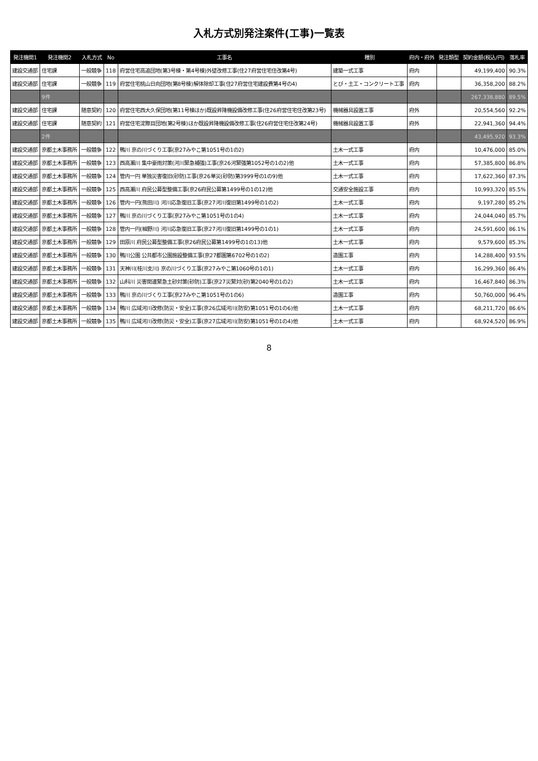入札方式別発注案件(工事)一覧表
| 発注機関1 | 発注機関2 | 入札方式 | No | 工事名 | 種別 | 府内・府外 | 発注類型 | 契約金額(税込/円) | 落札率 |
| --- | --- | --- | --- | --- | --- | --- | --- | --- | --- |
| 建設交通部 | 住宅課 | 一般競争 | 118 | 府営住宅高追団地(第3号棟・第4号棟)外壁改修工事(住27府営住宅住改第4号) | 建築一式工事 | 府内 | | 49,199,400 | 90.3% |
| 建設交通部 | 住宅課 | 一般競争 | 119 | 府営住宅桃山日向団地(第8号棟)解体除却工事(住27府営住宅建設費第4号の4) | とび・土工・コンクリート工事 | 府内 | | 36,358,200 | 88.2% |
| | 9件 | | | | | | | 267,338,880 | 89.5% |
| 建設交通部 | 住宅課 | 随意契約 | 120 | 府営住宅西大久保団地(第11号棟ほか)既設昇降機設備改修工事(住26府営住宅住改第23号) | 機械器具設置工事 | 府外 | | 20,554,560 | 92.2% |
| 建設交通部 | 住宅課 | 随意契約 | 121 | 府営住宅淀際目団地(第2号棟)ほか既設昇降機設備改修工事(住26府営住宅住改第24号) | 機械器具設置工事 | 府外 | | 22,941,360 | 94.4% |
| | 2件 | | | | | | | 43,495,920 | 93.3% |
| 建設交通部 | 京都土木事務所 | 一般競争 | 122 | 鴨川 京の川づくり工事(京27みやこ第1051号の1の2) | 土木一式工事 | 府内 | | 10,476,000 | 85.0% |
| 建設交通部 | 京都土木事務所 | 一般競争 | 123 | 西高瀬川 集中豪雨対策(河川緊急補強)工事(京26河緊強第1052号の1の2)他 | 土木一式工事 | 府内 | | 57,385,800 | 86.8% |
| 建設交通部 | 京都土木事務所 | 一般競争 | 124 | 管内一円 単独災害復旧(砂防)工事(京26単災(砂防)第3999号の1の9)他 | 土木一式工事 | 府内 | | 17,622,360 | 87.3% |
| 建設交通部 | 京都土木事務所 | 一般競争 | 125 | 西高瀬川 府民公募型整備工事(京26府民公募第1499号の1の12)他 | 交通安全施設工事 | 府内 | | 10,993,320 | 85.5% |
| 建設交通部 | 京都土木事務所 | 一般競争 | 126 | 管内一円(熊田川) 河川応急復旧工事(京27河川復旧第1499号の1の2) | 土木一式工事 | 府内 | | 9,197,280 | 85.2% |
| 建設交通部 | 京都土木事務所 | 一般競争 | 127 | 鴨川 京の川づくり工事(京27みやこ第1051号の1の4) | 土木一式工事 | 府内 | | 24,044,040 | 85.7% |
| 建設交通部 | 京都土木事務所 | 一般競争 | 128 | 管内一円(細野川) 河川応急復旧工事(京27河川復旧第1499号の1の1) | 土木一式工事 | 府内 | | 24,591,600 | 86.1% |
| 建設交通部 | 京都土木事務所 | 一般競争 | 129 | 田原川 府民公募型整備工事(京26府民公募第1499号の1の13)他 | 土木一式工事 | 府内 | | 9,579,600 | 85.3% |
| 建設交通部 | 京都土木事務所 | 一般競争 | 130 | 鴨川公園 公共都市公園施設整備工事(京27都園第6702号の1の2) | 造園工事 | 府内 | | 14,288,400 | 93.5% |
| 建設交通部 | 京都土木事務所 | 一般競争 | 131 | 天神川(桂川支川) 京の川づくり工事(京27みやこ第1060号の1の1) | 土木一式工事 | 府内 | | 16,299,360 | 86.4% |
| 建設交通部 | 京都土木事務所 | 一般競争 | 132 | 山科川 災害関連緊急土砂対策(砂防)工事(京27災緊対(砂)第2040号の1の2) | 土木一式工事 | 府内 | | 16,467,840 | 86.3% |
| 建設交通部 | 京都土木事務所 | 一般競争 | 133 | 鴨川 京の川づくり工事(京27みやこ第1051号の1の6) | 造園工事 | 府内 | | 50,760,000 | 96.4% |
| 建設交通部 | 京都土木事務所 | 一般競争 | 134 | 鴨川 広域河川改修(防災・安全)工事(京26広域河川(防安)第1051号の1の6)他 | 土木一式工事 | 府内 | | 68,211,720 | 86.6% |
| 建設交通部 | 京都土木事務所 | 一般競争 | 135 | 鴨川 広域河川改修(防災・安全)工事(京27広域河川(防安)第1051号の1の4)他 | 土木一式工事 | 府内 | | 68,924,520 | 86.9% |
8